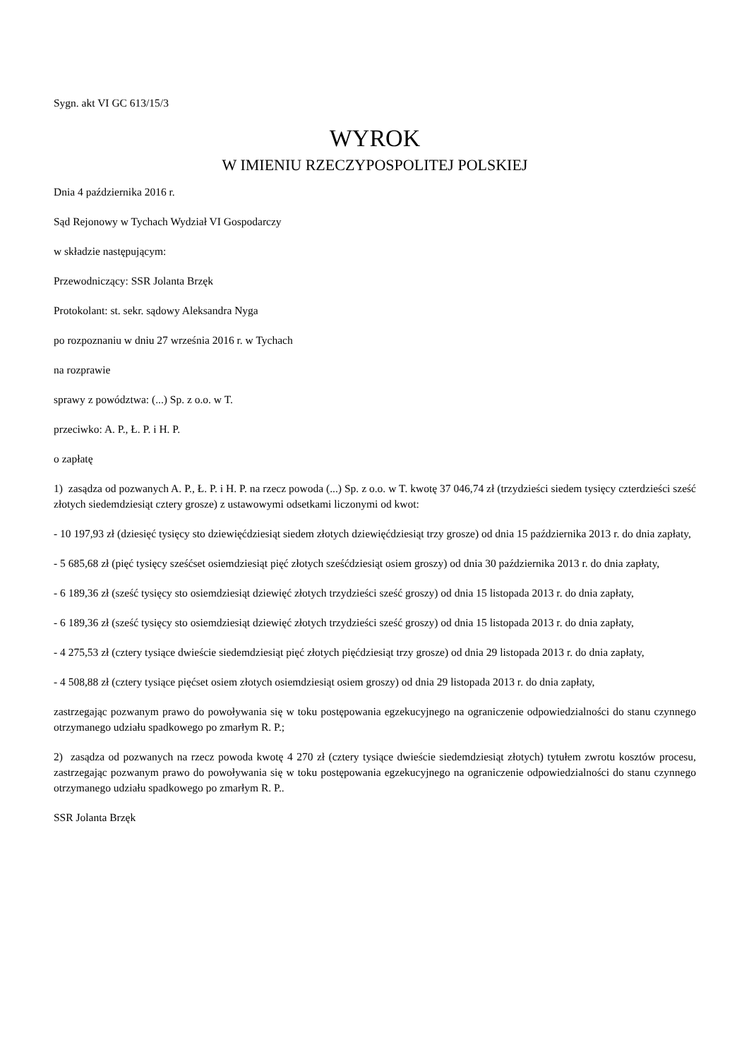Sygn. akt VI GC 613/15/3
WYROK
W IMIENIU RZECZYPOSPOLITEJ POLSKIEJ
Dnia 4 października 2016 r.
Sąd Rejonowy w Tychach Wydział VI Gospodarczy
w składzie następującym:
Przewodniczący: SSR Jolanta Brzęk
Protokolant: st. sekr. sądowy Aleksandra Nyga
po rozpoznaniu w dniu 27 września 2016 r. w Tychach
na rozprawie
sprawy z powództwa: (...) Sp. z o.o. w T.
przeciwko: A. P., Ł. P. i H. P.
o zapłatę
1) zasądza od pozwanych A. P., Ł. P. i H. P. na rzecz powoda (...) Sp. z o.o. w T. kwotę 37 046,74 zł (trzydzieści siedem tysięcy czterdzieści sześć złotych siedemdziesiąt cztery grosze) z ustawowymi odsetkami liczonymi od kwot:
- 10 197,93 zł (dziesięć tysięcy sto dziewięćdziesiąt siedem złotych dziewięćdziesiąt trzy grosze) od dnia 15 października 2013 r. do dnia zapłaty,
- 5 685,68 zł (pięć tysięcy sześćset osiemdziesiąt pięć złotych sześćdziesiąt osiem groszy) od dnia 30 października 2013 r. do dnia zapłaty,
- 6 189,36 zł (sześć tysięcy sto osiemdziesiąt dziewięć złotych trzydzieści sześć groszy) od dnia 15 listopada 2013 r. do dnia zapłaty,
- 6 189,36 zł (sześć tysięcy sto osiemdziesiąt dziewięć złotych trzydzieści sześć groszy) od dnia 15 listopada 2013 r. do dnia zapłaty,
- 4 275,53 zł (cztery tysiące dwieście siedemdziesiąt pięć złotych pięćdziesiąt trzy grosze) od dnia 29 listopada 2013 r. do dnia zapłaty,
- 4 508,88 zł (cztery tysiące pięćset osiem złotych osiemdziesiąt osiem groszy) od dnia 29 listopada 2013 r. do dnia zapłaty,
zastrzegając pozwanym prawo do powoływania się w toku postępowania egzekucyjnego na ograniczenie odpowiedzialności do stanu czynnego otrzymanego udziału spadkowego po zmarłym R. P.;
2) zasądza od pozwanych na rzecz powoda kwotę 4 270 zł (cztery tysiące dwieście siedemdziesiąt złotych) tytułem zwrotu kosztów procesu, zastrzegając pozwanym prawo do powoływania się w toku postępowania egzekucyjnego na ograniczenie odpowiedzialności do stanu czynnego otrzymanego udziału spadkowego po zmarłym R. P..
SSR Jolanta Brzęk